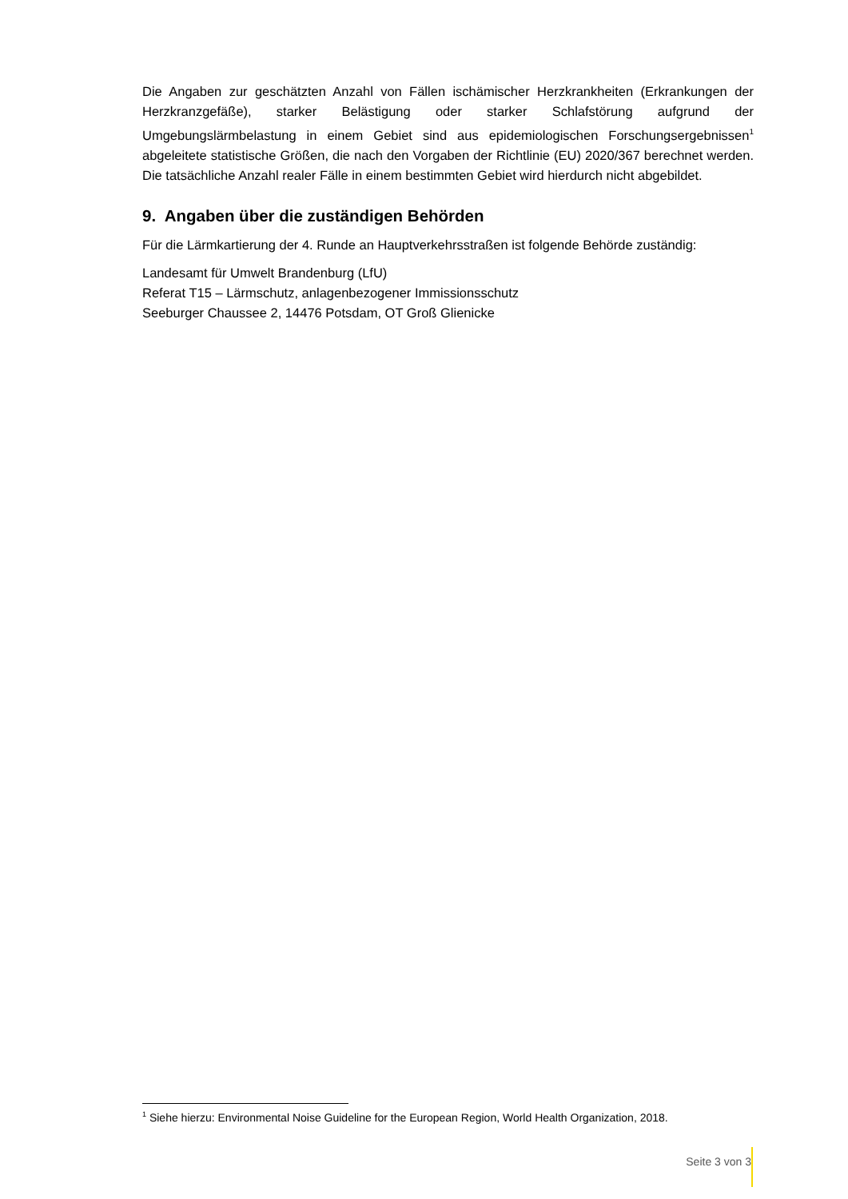Die Angaben zur geschätzten Anzahl von Fällen ischämischer Herzkrankheiten (Erkrankungen der Herzkranzgefäße), starker Belästigung oder starker Schlafstörung aufgrund der Umgebungslärmbelastung in einem Gebiet sind aus epidemiologischen Forschungsergebnissen<sup>1</sup> abgeleitete statistische Größen, die nach den Vorgaben der Richtlinie (EU) 2020/367 berechnet werden. Die tatsächliche Anzahl realer Fälle in einem bestimmten Gebiet wird hierdurch nicht abgebildet.
9. Angaben über die zuständigen Behörden
Für die Lärmkartierung der 4. Runde an Hauptverkehrsstraßen ist folgende Behörde zuständig:
Landesamt für Umwelt Brandenburg (LfU)
Referat T15 – Lärmschutz, anlagenbezogener Immissionsschutz
Seeburger Chaussee 2, 14476 Potsdam, OT Groß Glienicke
<sup>1</sup> Siehe hierzu: Environmental Noise Guideline for the European Region, World Health Organization, 2018.
Seite 3 von 3